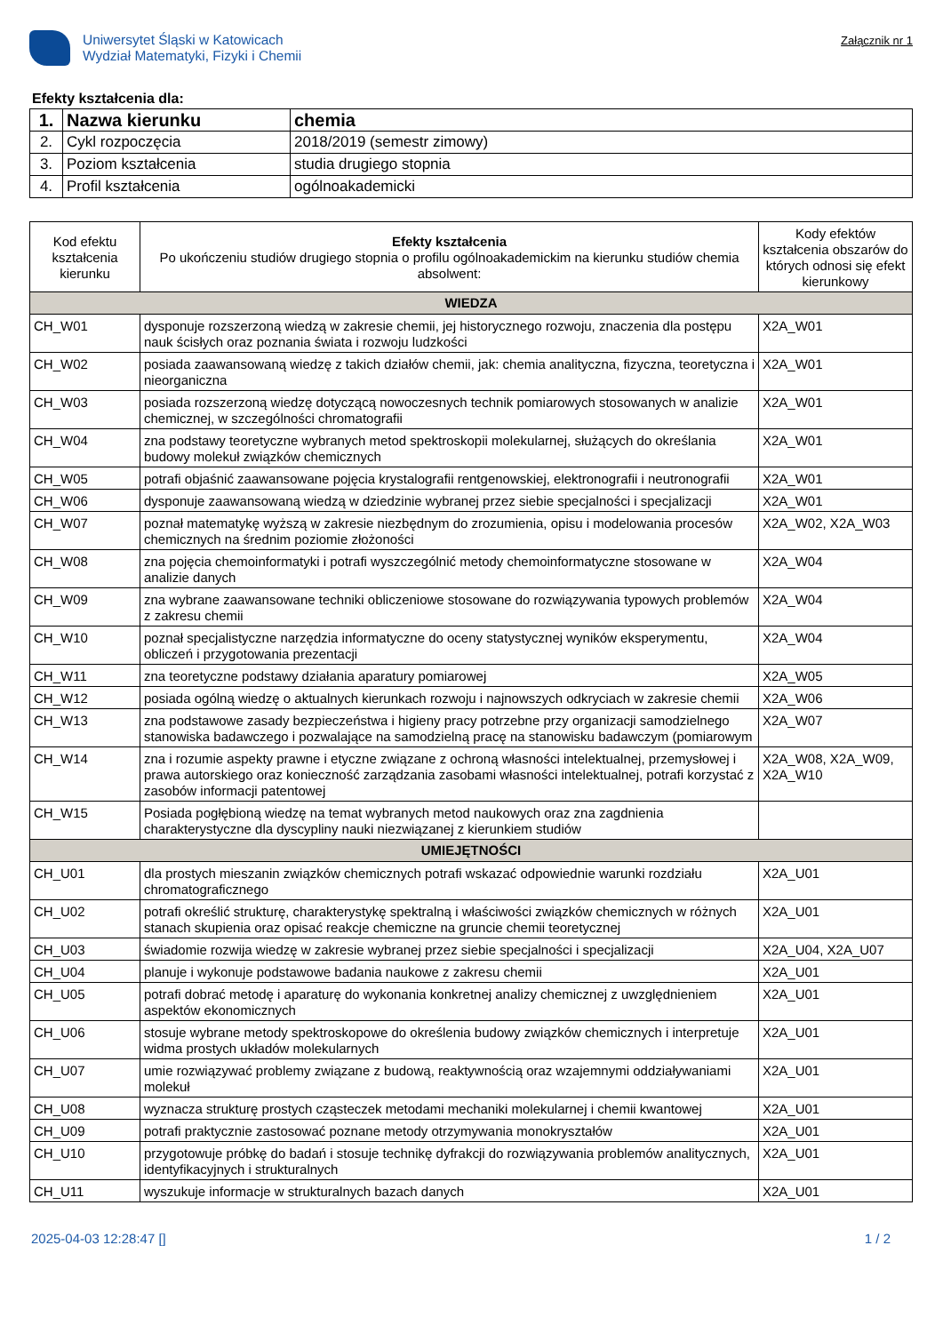Uniwersytet Śląski w Katowicach
Wydział Matematyki, Fizyki i Chemii
Załącznik nr 1
Efekty kształcenia dla:
| 1. | Nazwa kierunku | chemia |
| 2. | Cykl rozpoczęcia | 2018/2019 (semestr zimowy) |
| 3. | Poziom kształcenia | studia drugiego stopnia |
| 4. | Profil kształcenia | ogólnoakademicki |
| Kod efektu kształcenia kierunku | Efekty kształcenia Po ukończeniu studiów drugiego stopnia o profilu ogólnoakademickim na kierunku studiów chemia absolwent: | Kody efektów kształcenia obszarów do których odnosi się efekt kierunkowy |
| --- | --- | --- |
| WIEDZA | | |
| CH_W01 | dysponuje rozszerzoną wiedzą w zakresie chemii, jej historycznego rozwoju, znaczenia dla postępu nauk ścisłych oraz poznania świata i rozwoju ludzkości | X2A_W01 |
| CH_W02 | posiada zaawansowaną wiedzę z takich działów chemii, jak: chemia analityczna, fizyczna, teoretyczna i nieorganiczna | X2A_W01 |
| CH_W03 | posiada rozszerzoną wiedzę dotyczącą nowoczesnych technik pomiarowych stosowanych w analizie chemicznej, w szczególności chromatografii | X2A_W01 |
| CH_W04 | zna podstawy teoretyczne wybranych metod spektroskopii molekularnej, służących do określania budowy molekuł związków chemicznych | X2A_W01 |
| CH_W05 | potrafi objaśnić zaawansowane pojęcia krystalografii rentgenowskiej, elektronografii i neutronografii | X2A_W01 |
| CH_W06 | dysponuje zaawansowaną wiedzą w dziedzinie wybranej przez siebie specjalności i specjalizacji | X2A_W01 |
| CH_W07 | poznał matematykę wyższą w zakresie niezbędnym do zrozumienia, opisu i modelowania procesów chemicznych na średnim poziomie złożoności | X2A_W02, X2A_W03 |
| CH_W08 | zna pojęcia chemoinformatyki i potrafi wyszczególnić metody chemoinformatyczne stosowane w analizie danych | X2A_W04 |
| CH_W09 | zna wybrane zaawansowane techniki obliczeniowe stosowane do rozwiązywania typowych problemów z zakresu chemii | X2A_W04 |
| CH_W10 | poznał specjalistyczne narzędzia informatyczne do oceny statystycznej wyników eksperymentu, obliczeń i przygotowania prezentacji | X2A_W04 |
| CH_W11 | zna teoretyczne podstawy działania aparatury pomiarowej | X2A_W05 |
| CH_W12 | posiada ogólną wiedzę o aktualnych kierunkach rozwoju i najnowszych odkryciach w zakresie chemii | X2A_W06 |
| CH_W13 | zna podstawowe zasady bezpieczeństwa i higieny pracy potrzebne przy organizacji samodzielnego stanowiska badawczego i pozwalające na samodzielną pracę na stanowisku badawczym (pomiarowym | X2A_W07 |
| CH_W14 | zna i rozumie aspekty prawne i etyczne związane z ochroną własności intelektualnej, przemysłowej i prawa autorskiego oraz konieczność zarządzania zasobami własności intelektualnej, potrafi korzystać z zasobów informacji patentowej | X2A_W08, X2A_W09, X2A_W10 |
| CH_W15 | Posiada pogłębioną wiedzę na temat wybranych metod naukowych oraz zna zagdnienia charakterystyczne dla dyscypliny nauki niezwiązanej z kierunkiem studiów | |
| UMIEJĘTNOŚCI | | |
| CH_U01 | dla prostych mieszanin związków chemicznych potrafi wskazać odpowiednie warunki rozdziału chromatograficznego | X2A_U01 |
| CH_U02 | potrafi określić strukturę, charakterystykę spektralną i właściwości związków chemicznych w różnych stanach skupienia oraz opisać reakcje chemiczne na gruncie chemii teoretycznej | X2A_U01 |
| CH_U03 | świadomie rozwija wiedzę w zakresie wybranej przez siebie specjalności i specjalizacji | X2A_U04, X2A_U07 |
| CH_U04 | planuje i wykonuje podstawowe badania naukowe z zakresu chemii | X2A_U01 |
| CH_U05 | potrafi dobrać metodę i aparaturę do wykonania konkretnej analizy chemicznej z uwzględnieniem aspektów ekonomicznych | X2A_U01 |
| CH_U06 | stosuje wybrane metody spektroskopowe do określenia budowy związków chemicznych i interpretuje widma prostych układów molekularnych | X2A_U01 |
| CH_U07 | umie rozwiązywać problemy związane z budową, reaktywnością oraz wzajemnymi oddziaływaniami molekuł | X2A_U01 |
| CH_U08 | wyznacza strukturę prostych cząsteczek metodami mechaniki molekularnej i chemii kwantowej | X2A_U01 |
| CH_U09 | potrafi praktycznie zastosować poznane metody otrzymywania monokryształów | X2A_U01 |
| CH_U10 | przygotowuje próbkę do badań i stosuje technikę dyfrakcji do rozwiązywania problemów analitycznych, identyfikacyjnych i strukturalnych | X2A_U01 |
| CH_U11 | wyszukuje informacje w strukturalnych bazach danych | X2A_U01 |
2025-04-03 12:28:47 [] 1 / 2